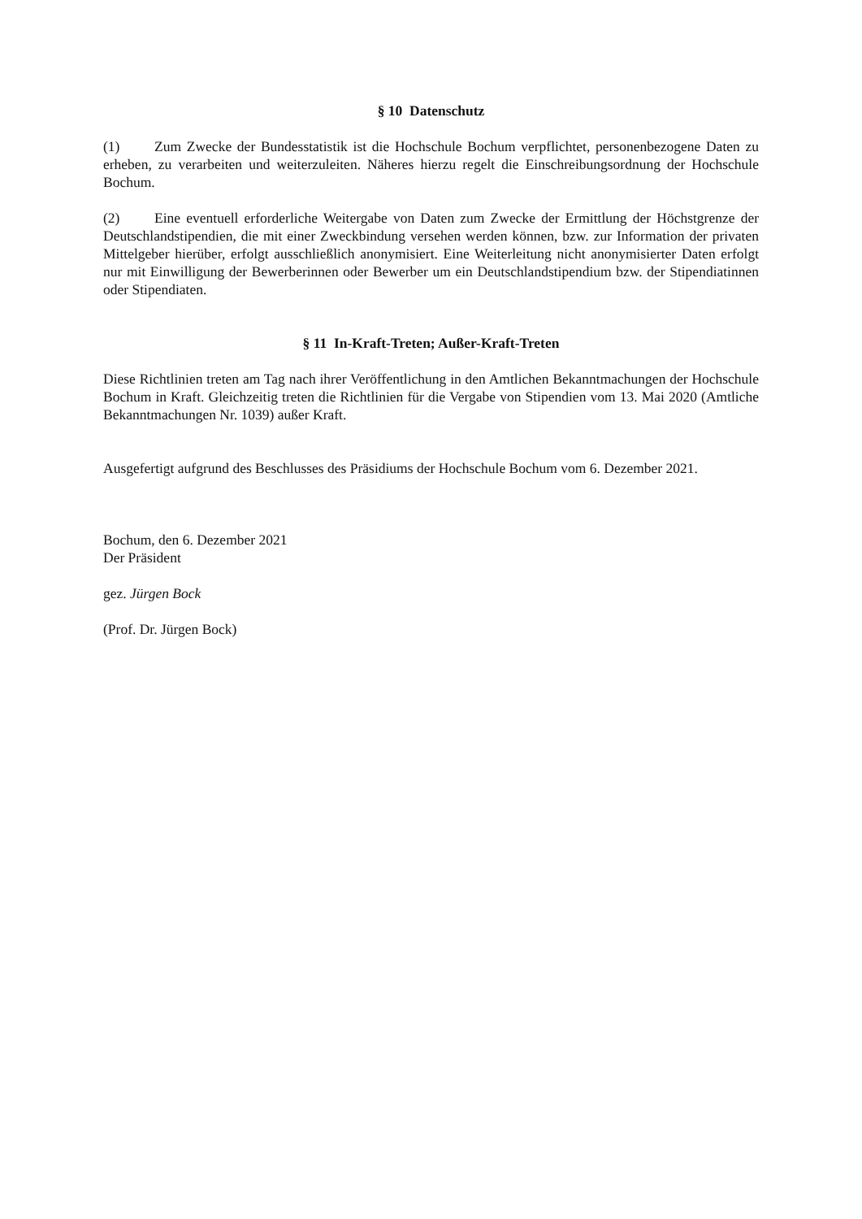§ 10 Datenschutz
(1) Zum Zwecke der Bundesstatistik ist die Hochschule Bochum verpflichtet, personenbezogene Daten zu erheben, zu verarbeiten und weiterzuleiten. Näheres hierzu regelt die Einschreibungsordnung der Hochschule Bochum.
(2) Eine eventuell erforderliche Weitergabe von Daten zum Zwecke der Ermittlung der Höchstgrenze der Deutschlandstipendien, die mit einer Zweckbindung versehen werden können, bzw. zur Information der privaten Mittelgeber hierüber, erfolgt ausschließlich anonymisiert. Eine Weiterleitung nicht anonymisierter Daten erfolgt nur mit Einwilligung der Bewerberinnen oder Bewerber um ein Deutschlandstipendium bzw. der Stipendiatinnen oder Stipendiaten.
§ 11 In-Kraft-Treten; Außer-Kraft-Treten
Diese Richtlinien treten am Tag nach ihrer Veröffentlichung in den Amtlichen Bekanntmachungen der Hochschule Bochum in Kraft. Gleichzeitig treten die Richtlinien für die Vergabe von Stipendien vom 13. Mai 2020 (Amtliche Bekanntmachungen Nr. 1039) außer Kraft.
Ausgefertigt aufgrund des Beschlusses des Präsidiums der Hochschule Bochum vom 6. Dezember 2021.
Bochum, den 6. Dezember 2021
Der Präsident
gez. Jürgen Bock
(Prof. Dr. Jürgen Bock)